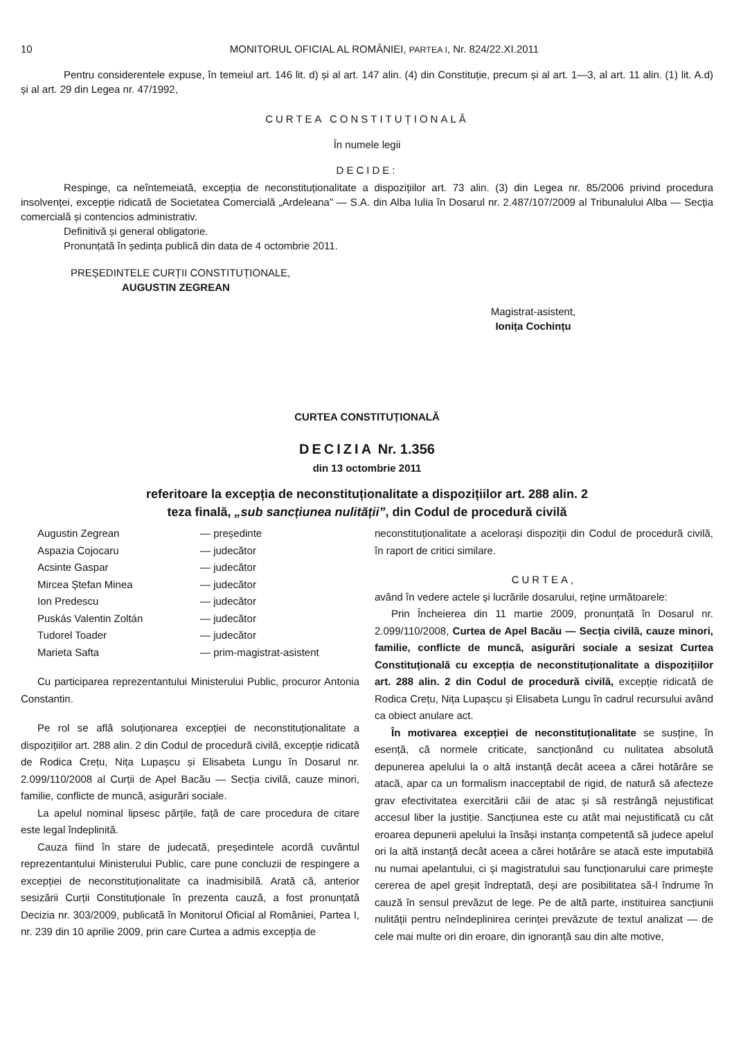10 MONITORUL OFICIAL AL ROMÂNIEI, PARTEA I, Nr. 824/22.XI.2011
Pentru considerentele expuse, în temeiul art. 146 lit. d) și al art. 147 alin. (4) din Constituție, precum și al art. 1—3, al art. 11 alin. (1) lit. A.d) și al art. 29 din Legea nr. 47/1992,
CURTEA CONSTITUȚIONALĂ
În numele legii
DECIDE:
Respinge, ca neîntemeiată, excepția de neconstituționalitate a dispozițiilor art. 73 alin. (3) din Legea nr. 85/2006 privind procedura insolvenței, excepție ridicată de Societatea Comercială „Ardeleana” — S.A. din Alba Iulia în Dosarul nr. 2.487/107/2009 al Tribunalului Alba — Secția comercială și contencios administrativ.
Definitivă și general obligatorie.
Pronunțată în ședința publică din data de 4 octombrie 2011.
PREȘEDINTELE CURȚII CONSTITUȚIONALE,
AUGUSTIN ZEGREAN
Magistrat-asistent,
Ionița Cochințu
CURTEA CONSTITUȚIONALĂ
DECIZIA Nr. 1.356
din 13 octombrie 2011
referitoare la excepția de neconstituționalitate a dispozițiilor art. 288 alin. 2
teza finală, „sub sancțiunea nulității”, din Codul de procedură civilă
| Augustin Zegrean | — președinte |
| Aspazia Cojocaru | — judecător |
| Acsinte Gaspar | — judecător |
| Mircea Ștefan Minea | — judecător |
| Ion Predescu | — judecător |
| Puskás Valentin Zoltán | — judecător |
| Tudorel Toader | — judecător |
| Marieta Safta | — prim-magistrat-asistent |
Cu participarea reprezentantului Ministerului Public, procuror Antonia Constantin.
Pe rol se află soluționarea excepției de neconstituționalitate a dispozițiilor art. 288 alin. 2 din Codul de procedură civilă, excepție ridicată de Rodica Crețu, Nița Lupașcu și Elisabeta Lungu în Dosarul nr. 2.099/110/2008 al Curții de Apel Bacău — Secția civilă, cauze minori, familie, conflicte de muncă, asigurări sociale.
La apelul nominal lipsesc părțile, față de care procedura de citare este legal îndeplinită.
Cauza fiind în stare de judecată, președintele acordă cuvântul reprezentantului Ministerului Public, care pune concluzii de respingere a excepției de neconstituționalitate ca inadmisibilă. Arată că, anterior sesizării Curții Constituționale în prezenta cauză, a fost pronunțată Decizia nr. 303/2009, publicată în Monitorul Oficial al României, Partea I, nr. 239 din 10 aprilie 2009, prin care Curtea a admis excepția de
neconstituționalitate a acelorași dispoziții din Codul de procedură civilă, în raport de critici similare.
CURTEA,
având în vedere actele și lucrările dosarului, reține următoarele:
Prin Încheierea din 11 martie 2009, pronunțată în Dosarul nr. 2.099/110/2008, Curtea de Apel Bacău — Secția civilă, cauze minori, familie, conflicte de muncă, asigurări sociale a sesizat Curtea Constituțională cu excepția de neconstituționalitate a dispozițiilor art. 288 alin. 2 din Codul de procedură civilă, excepție ridicată de Rodica Crețu, Nița Lupașcu și Elisabeta Lungu în cadrul recursului având ca obiect anulare act.
În motivarea excepției de neconstituționalitate se susține, în esență, că normele criticate, sancționând cu nulitatea absolută depunerea apelului la o altă instanță decât aceea a cărei hotărâre se atacă, apar ca un formalism inacceptabil de rigid, de natură să afecteze grav efectivitatea exercitării căii de atac și să restrângă nejustificat accesul liber la justiție. Sancțiunea este cu atât mai nejustificată cu cât eroarea depunerii apelului la însăși instanța competentă să judece apelul ori la altă instanță decât aceea a cărei hotărâre se atacă este imputabilă nu numai apelantului, ci și magistratului sau funcționarului care primește cererea de apel greșit îndreptată, deși are posibilitatea să-l îndrume în cauză în sensul prevăzut de lege. Pe de altă parte, instituirea sancțiunii nulității pentru neîndeplinirea cerinței prevăzute de textul analizat — de cele mai multe ori din eroare, din ignoranță sau din alte motive,